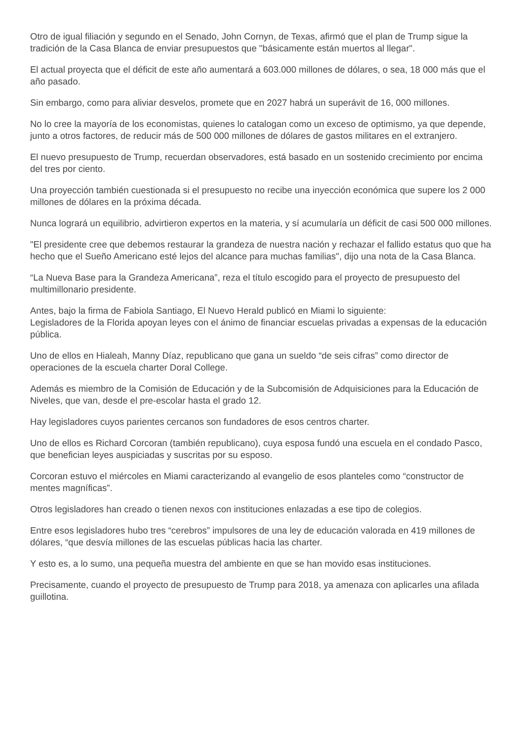Otro de igual filiación y segundo en el Senado, John Cornyn, de Texas, afirmó que el plan de Trump sigue la tradición de la Casa Blanca de enviar presupuestos que "básicamente están muertos al llegar".
El actual proyecta que el déficit de este año aumentará a 603.000 millones de dólares, o sea, 18 000 más que el año pasado.
Sin embargo, como para aliviar desvelos, promete que en 2027 habrá un superávit de 16, 000 millones.
No lo cree la mayoría de los economistas, quienes lo catalogan como un exceso de optimismo, ya que depende, junto a otros factores, de reducir más de 500 000 millones de dólares de gastos militares en el extranjero.
El nuevo presupuesto de Trump, recuerdan observadores, está basado en un sostenido crecimiento por encima del tres por ciento.
Una proyección también cuestionada si el presupuesto no recibe una inyección económica que supere los 2 000 millones de dólares en la próxima década.
Nunca logrará un equilibrio, advirtieron expertos en la materia, y sí acumularía un déficit de casi 500 000 millones.
"El presidente cree que debemos restaurar la grandeza de nuestra nación y rechazar el fallido estatus quo que ha hecho que el Sueño Americano esté lejos del alcance para muchas familias", dijo una nota de la Casa Blanca.
“La Nueva Base para la Grandeza Americana”, reza el título escogido para el proyecto de presupuesto del multimillonario presidente.
Antes, bajo la firma de Fabiola Santiago, El Nuevo Herald publicó en Miami lo siguiente:
Legisladores de la Florida apoyan leyes con el ánimo de financiar escuelas privadas a expensas de la educación pública.
Uno de ellos en Hialeah, Manny Díaz, republicano que gana un sueldo “de seis cifras” como director de operaciones de la escuela charter Doral College.
Además es miembro de la Comisión de Educación y de la Subcomisión de Adquisiciones para la Educación de Niveles, que van, desde el pre-escolar hasta el grado 12.
Hay legisladores cuyos parientes cercanos son fundadores de esos centros charter.
Uno de ellos es Richard Corcoran (también republicano), cuya esposa fundó una escuela en el condado Pasco, que benefician leyes auspiciadas y suscritas por su esposo.
Corcoran estuvo el miércoles en Miami caracterizando al evangelio de esos planteles como “constructor de mentes magníficas”.
Otros legisladores han creado o tienen nexos con instituciones enlazadas a ese tipo de colegios.
Entre esos legisladores hubo tres “cerebros” impulsores de una ley de educación valorada en 419 millones de dólares, “que desvía millones de las escuelas públicas hacia las charter.
Y esto es, a lo sumo, una pequeña muestra del ambiente en que se han movido esas instituciones.
Precisamente, cuando el proyecto de presupuesto de Trump para 2018, ya amenaza con aplicarles una afilada guillotina.